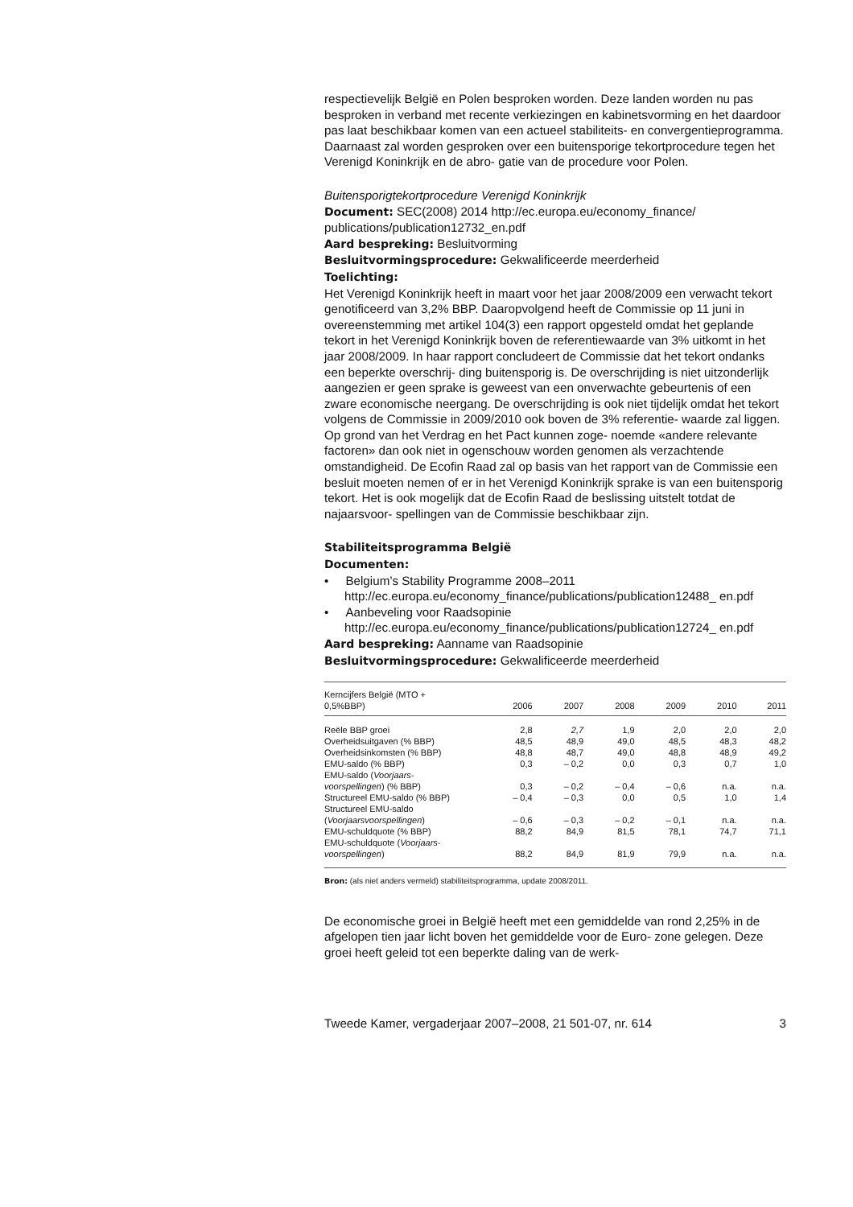respectievelijk België en Polen besproken worden. Deze landen worden nu pas besproken in verband met recente verkiezingen en kabinetsvorming en het daardoor pas laat beschikbaar komen van een actueel stabiliteits- en convergentieprogramma. Daarnaast zal worden gesproken over een buitensporige tekortprocedure tegen het Verenigd Koninkrijk en de abro- gatie van de procedure voor Polen.
Buitensporigtekortprocedure Verenigd Koninkrijk
Document: SEC(2008) 2014 http://ec.europa.eu/economy_finance/ publications/publication12732_en.pdf
Aard bespreking: Besluitvorming
Besluitvormingsprocedure: Gekwalificeerde meerderheid
Toelichting:
Het Verenigd Koninkrijk heeft in maart voor het jaar 2008/2009 een verwacht tekort genotificeerd van 3,2% BBP. Daaropvolgend heeft de Commissie op 11 juni in overeenstemming met artikel 104(3) een rapport opgesteld omdat het geplande tekort in het Verenigd Koninkrijk boven de referentiewaarde van 3% uitkomt in het jaar 2008/2009. In haar rapport concludeert de Commissie dat het tekort ondanks een beperkte overschrij- ding buitensporig is. De overschrijding is niet uitzonderlijk aangezien er geen sprake is geweest van een onverwachte gebeurtenis of een zware economische neergang. De overschrijding is ook niet tijdelijk omdat het tekort volgens de Commissie in 2009/2010 ook boven de 3% referentie- waarde zal liggen. Op grond van het Verdrag en het Pact kunnen zoge- noemde «andere relevante factoren» dan ook niet in ogenschouw worden genomen als verzachtende omstandigheid. De Ecofin Raad zal op basis van het rapport van de Commissie een besluit moeten nemen of er in het Verenigd Koninkrijk sprake is van een buitensporig tekort. Het is ook mogelijk dat de Ecofin Raad de beslissing uitstelt totdat de najaarsvoor- spellingen van de Commissie beschikbaar zijn.
Stabiliteitsprogramma België
Documenten:
• Belgium’s Stability Programme 2008–2011
http://ec.europa.eu/economy_finance/publications/publication12488_ en.pdf
• Aanbeveling voor Raadsopinie
http://ec.europa.eu/economy_finance/publications/publication12724_ en.pdf
Aard bespreking: Aanname van Raadsopinie
Besluitvormingsprocedure: Gekwalificeerde meerderheid
| Kerncijfers België (MTO + 0,5%BBP) | 2006 | 2007 | 2008 | 2009 | 2010 | 2011 |
| --- | --- | --- | --- | --- | --- | --- |
| Reële BBP groei | 2,8 | 2,7 | 1,9 | 2,0 | 2,0 | 2,0 |
| Overheidsuitgaven (% BBP) | 48,5 | 48,9 | 49,0 | 48,5 | 48,3 | 48,2 |
| Overheidsinkomsten (% BBP) | 48,8 | 48,7 | 49,0 | 48,8 | 48,9 | 49,2 |
| EMU-saldo (% BBP) | 0,3 | – 0,2 | 0,0 | 0,3 | 0,7 | 1,0 |
| EMU-saldo ( Voorjaars- voorspellingen ) (% BBP) | 0,3 | – 0,2 | – 0,4 | – 0,6 | n.a. | n.a. |
| Structureel EMU-saldo (% BBP) | – 0,4 | – 0,3 | 0,0 | 0,5 | 1,0 | 1,4 |
| Structureel EMU-saldo ( Voorjaarsvoorspellingen ) | – 0,6 | – 0,3 | – 0,2 | – 0,1 | n.a. | n.a. |
| EMU-schuldquote (% BBP) | 88,2 | 84,9 | 81,5 | 78,1 | 74,7 | 71,1 |
| EMU-schuldquote ( Voorjaars- voorspellingen ) | 88,2 | 84,9 | 81,9 | 79,9 | n.a. | n.a. |
Bron: (als niet anders vermeld) stabiliteitsprogramma, update 2008/2011.
De economische groei in België heeft met een gemiddelde van rond 2,25% in de afgelopen tien jaar licht boven het gemiddelde voor de Euro- zone gelegen. Deze groei heeft geleid tot een beperkte daling van de werk-
Tweede Kamer, vergaderjaar 2007–2008, 21 501-07, nr. 614 3